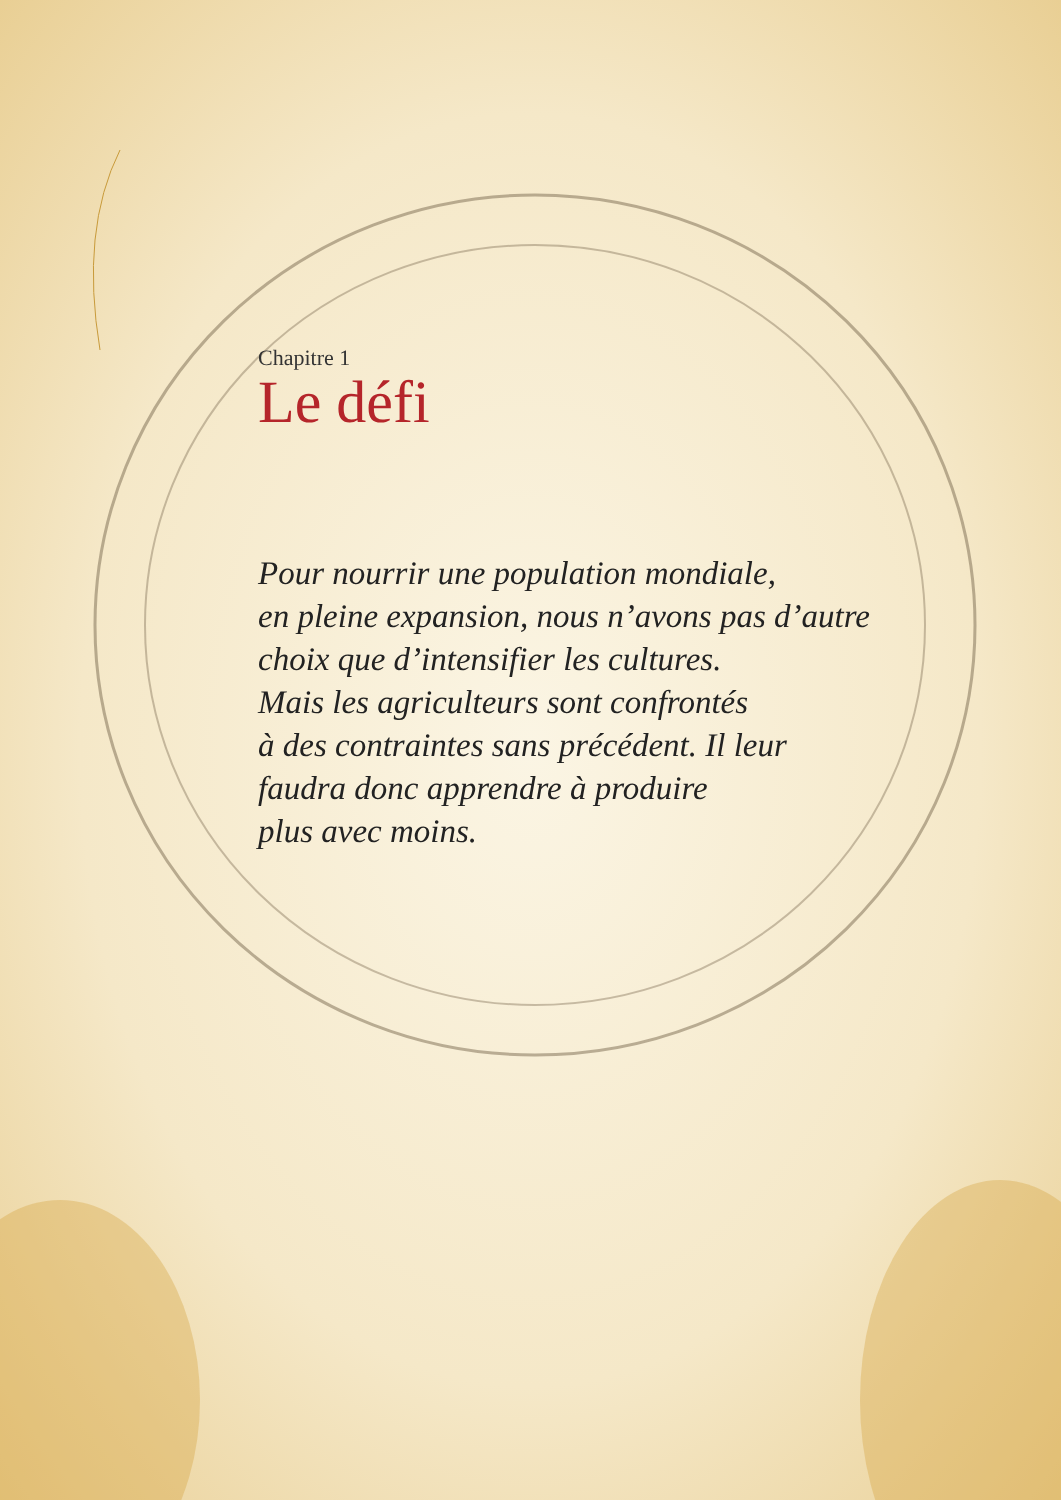Chapitre 1
Le défi
Pour nourrir une population mondiale,
en pleine expansion, nous n’avons pas d’autre
choix que d’intensifier les cultures.
Mais les agriculteurs sont confrontés
à des contraintes sans précédent. Il leur
faudra donc apprendre à produire
plus avec moins.